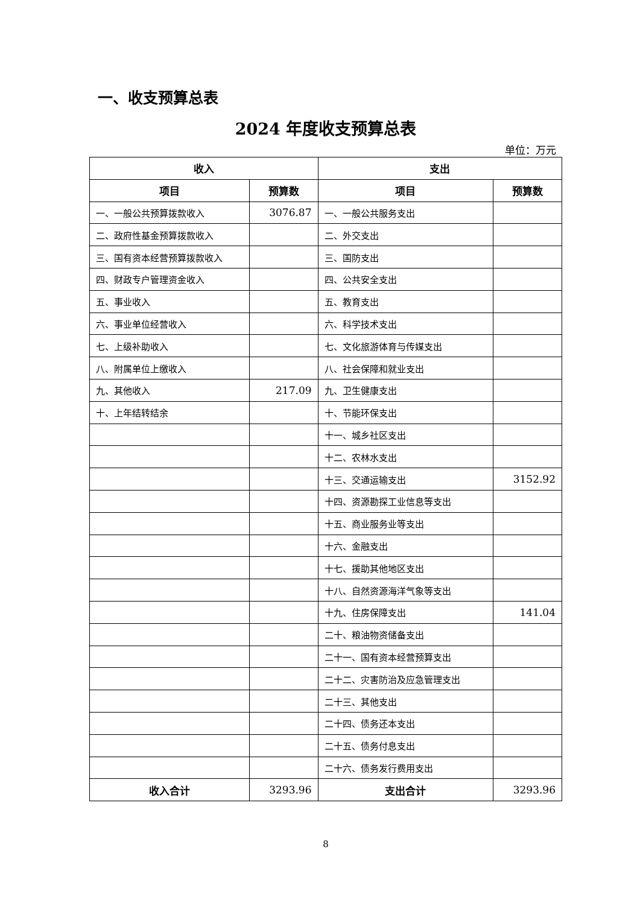一、收支预算总表
2024 年度收支预算总表
单位：万元
| 收入 | | 支出 | |
| --- | --- | --- | --- |
| 项目 | 预算数 | 项目 | 预算数 |
| 一、一般公共预算拨款收入 | 3076.87 | 一、一般公共服务支出 | |
| 二、政府性基金预算拨款收入 | | 二、外交支出 | |
| 三、国有资本经营预算拨款收入 | | 三、国防支出 | |
| 四、财政专户管理资金收入 | | 四、公共安全支出 | |
| 五、事业收入 | | 五、教育支出 | |
| 六、事业单位经营收入 | | 六、科学技术支出 | |
| 七、上级补助收入 | | 七、文化旅游体育与传媒支出 | |
| 八、附属单位上缴收入 | | 八、社会保障和就业支出 | |
| 九、其他收入 | 217.09 | 九、卫生健康支出 | |
| 十、上年结转结余 | | 十、节能环保支出 | |
| | | 十一、城乡社区支出 | |
| | | 十二、农林水支出 | |
| | | 十三、交通运输支出 | 3152.92 |
| | | 十四、资源勘探工业信息等支出 | |
| | | 十五、商业服务业等支出 | |
| | | 十六、金融支出 | |
| | | 十七、援助其他地区支出 | |
| | | 十八、自然资源海洋气象等支出 | |
| | | 十九、住房保障支出 | 141.04 |
| | | 二十、粮油物资储备支出 | |
| | | 二十一、国有资本经营预算支出 | |
| | | 二十二、灾害防治及应急管理支出 | |
| | | 二十三、其他支出 | |
| | | 二十四、债务还本支出 | |
| | | 二十五、债务付息支出 | |
| | | 二十六、债务发行费用支出 | |
| 收入合计 | 3293.96 | 支出合计 | 3293.96 |
8